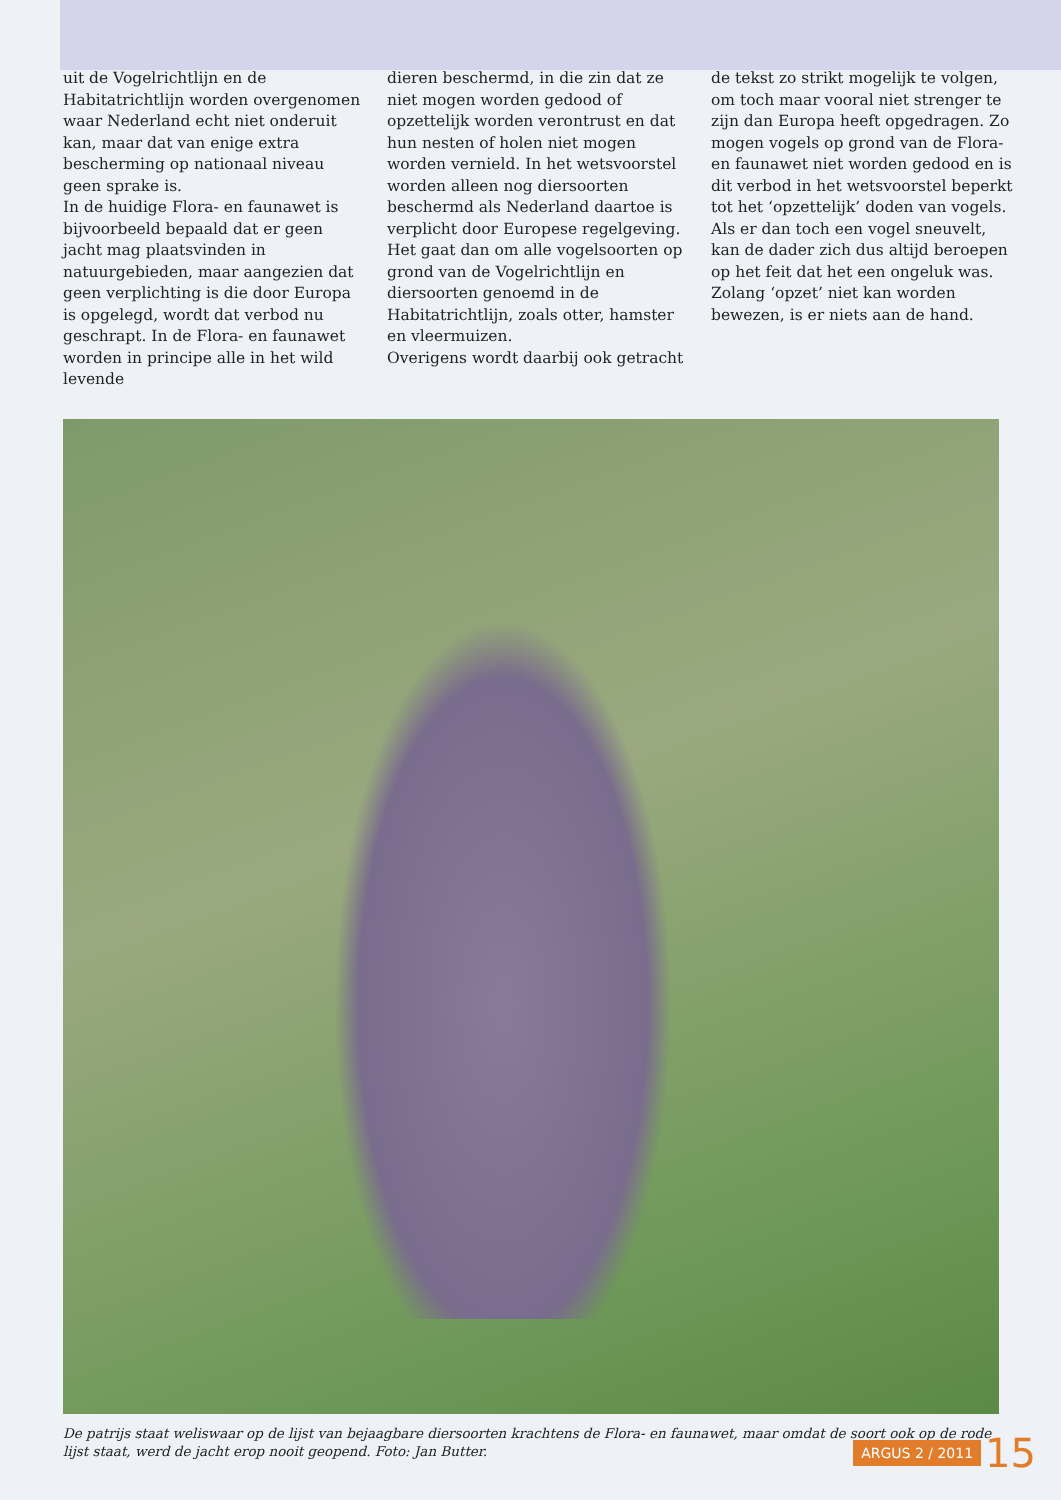uit de Vogelrichtlijn en de Habitatrichtlijn worden overgenomen waar Nederland echt niet onderuit kan, maar dat van enige extra bescherming op nationaal niveau geen sprake is.
In de huidige Flora- en faunawet is bijvoorbeeld bepaald dat er geen jacht mag plaatsvinden in natuurgebieden, maar aangezien dat geen verplichting is die door Europa is opgelegd, wordt dat verbod nu geschrapt. In de Flora- en faunawet worden in principe alle in het wild levende
dieren beschermd, in die zin dat ze niet mogen worden gedood of opzettelijk worden verontrust en dat hun nesten of holen niet mogen worden vernield. In het wetsvoorstel worden alleen nog diersoorten beschermd als Nederland daartoe is verplicht door Europese regelgeving. Het gaat dan om alle vogelsoorten op grond van de Vogelrichtlijn en diersoorten genoemd in de Habitatrichtlijn, zoals otter, hamster en vleermuizen.
Overigens wordt daarbij ook getracht
de tekst zo strikt mogelijk te volgen, om toch maar vooral niet strenger te zijn dan Europa heeft opgedragen. Zo mogen vogels op grond van de Flora- en faunawet niet worden gedood en is dit verbod in het wetsvoorstel beperkt tot het ‘opzettelijk’ doden van vogels. Als er dan toch een vogel sneuvelt, kan de dader zich dus altijd beroepen op het feit dat het een ongeluk was. Zolang ‘opzet’ niet kan worden bewezen, is er niets aan de hand.
De patrijs staat weliswaar op de lijst van bejaagbare diersoorten krachtens de Flora- en faunawet, maar omdat de soort ook op de rode lijst staat, werd de jacht erop nooit geopend. Foto: Jan Butter.
ARGUS 2 / 2011 15